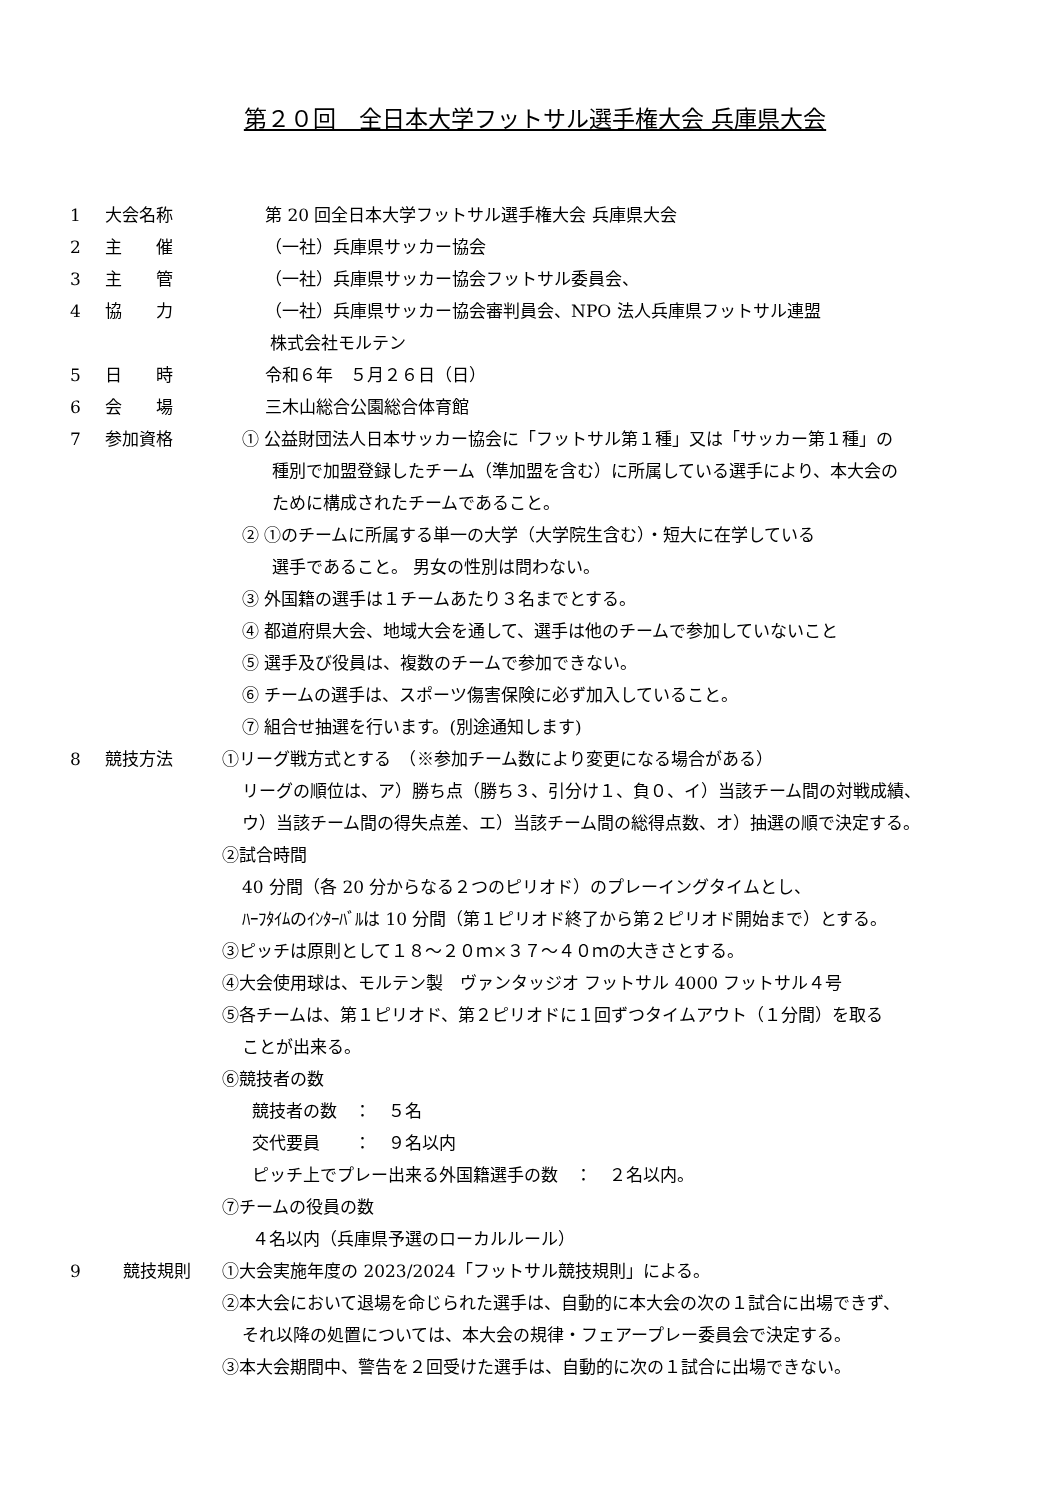第２０回　全日本大学フットサル選手権大会 兵庫県大会
1 大会名称 第 20 回全日本大学フットサル選手権大会 兵庫県大会
2 主　　催 （一社）兵庫県サッカー協会
3 主　　管 （一社）兵庫県サッカー協会フットサル委員会、
4 協　　力 （一社）兵庫県サッカー協会審判員会、NPO 法人兵庫県フットサル連盟
株式会社モルテン
5 日　　時 令和６年　５月２６日（日）
6 会　　場 三木山総合公園総合体育館
7 参加資格 ① 公益財団法人日本サッカー協会に「フットサル第１種」又は「サッカー第１種」の
種別で加盟登録したチーム（準加盟を含む）に所属している選手により、本大会の
ために構成されたチームであること。
② ①のチームに所属する単一の大学（大学院生含む）・短大に在学している
選手であること。 男女の性別は問わない。
③ 外国籍の選手は１チームあたり３名までとする。
④ 都道府県大会、地域大会を通して、選手は他のチームで参加していないこと
⑤ 選手及び役員は、複数のチームで参加できない。
⑥ チームの選手は、スポーツ傷害保険に必ず加入していること。
⑦ 組合せ抽選を行います。(別途通知します)
8 競技方法 ①リーグ戦方式とする　（※参加チーム数により変更になる場合がある）
リーグの順位は、ア）勝ち点（勝ち３、引分け１、負０、イ）当該チーム間の対戦成績、
ウ）当該チーム間の得失点差、エ）当該チーム間の総得点数、オ）抽選の順で決定する。
②試合時間
40 分間（各 20 分からなる２つのピリオド）のプレーイングタイムとし、
ﾊｰﾌﾀｲﾑのｲﾝﾀｰﾊﾞﾙは 10 分間（第１ピリオド終了から第２ピリオド開始まで）とする。
③ピッチは原則として１８～２０ｍ×３７～４０ｍの大きさとする。
④大会使用球は、モルテン製　ヴァンタッジオ フットサル 4000 フットサル４号
⑤各チームは、第１ピリオド、第２ピリオドに１回ずつタイムアウト（１分間）を取る
ことが出来る。
⑥競技者の数
競技者の数　：　５名
交代要員　　：　９名以内
ピッチ上でプレー出来る外国籍選手の数　：　２名以内。
⑦チームの役員の数
４名以内（兵庫県予選のローカルルール）
9 競技規則 ①大会実施年度の 2023/2024「フットサル競技規則」による。
②本大会において退場を命じられた選手は、自動的に本大会の次の１試合に出場できず、
それ以降の処置については、本大会の規律・フェアープレー委員会で決定する。
③本大会期間中、警告を２回受けた選手は、自動的に次の１試合に出場できない。